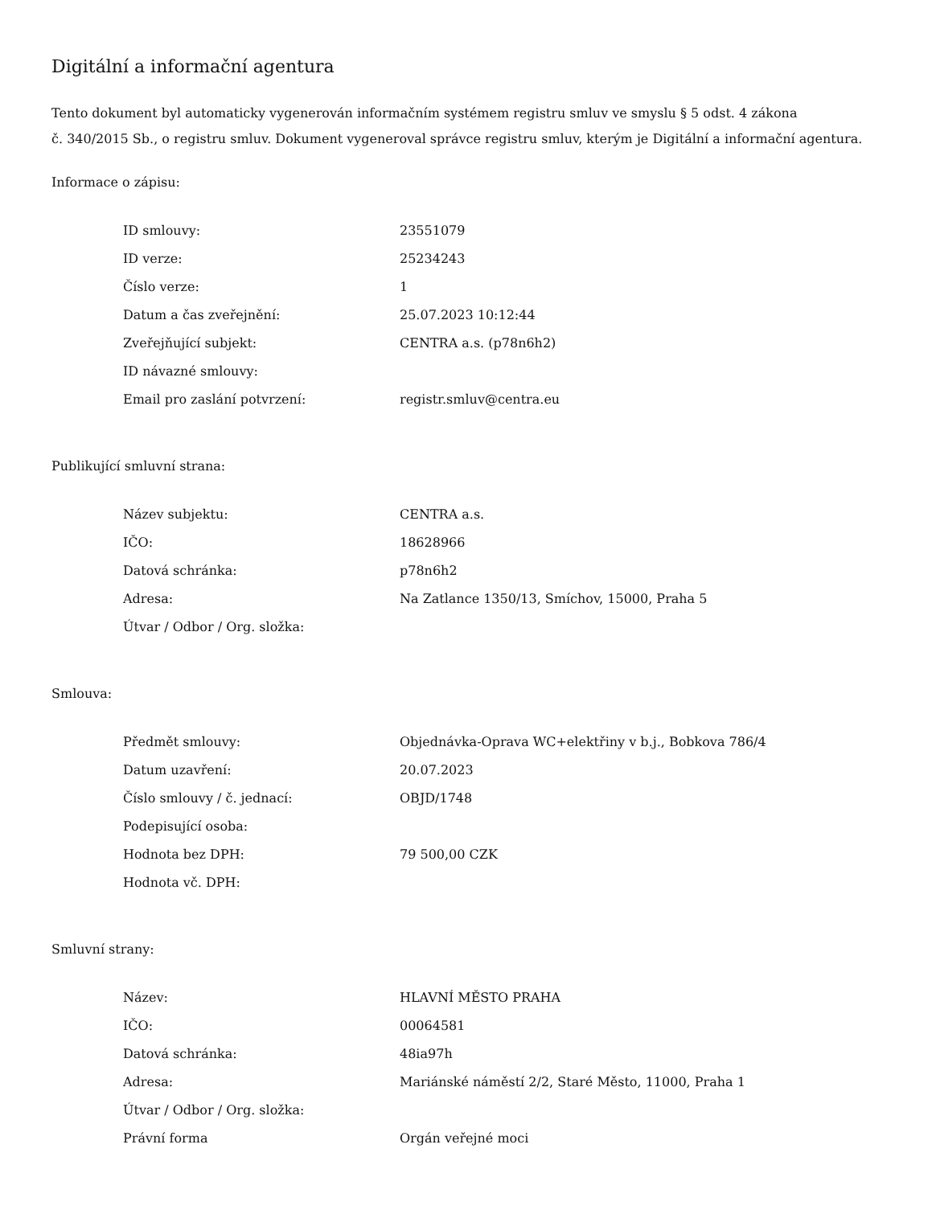Digitální a informační agentura
Tento dokument byl automaticky vygenerován informačním systémem registru smluv ve smyslu § 5 odst. 4 zákona
č. 340/2015 Sb., o registru smluv. Dokument vygeneroval správce registru smluv, kterým je Digitální a informační agentura.
Informace o zápisu:
| ID smlouvy: | 23551079 |
| ID verze: | 25234243 |
| Číslo verze: | 1 |
| Datum a čas zveřejnění: | 25.07.2023 10:12:44 |
| Zveřejňující subjekt: | CENTRA a.s. (p78n6h2) |
| ID návazné smlouvy: | |
| Email pro zaslání potvrzení: | registr.smluv@centra.eu |
Publikující smluvní strana:
| Název subjektu: | CENTRA a.s. |
| IČO: | 18628966 |
| Datová schránka: | p78n6h2 |
| Adresa: | Na Zatlance 1350/13, Smíchov, 15000, Praha 5 |
| Útvar / Odbor / Org. složka: | |
Smlouva:
| Předmět smlouvy: | Objednávka-Oprava WC+elektřiny v b.j., Bobkova 786/4 |
| Datum uzavření: | 20.07.2023 |
| Číslo smlouvy / č. jednací: | OBJD/1748 |
| Podepisující osoba: | |
| Hodnota bez DPH: | 79 500,00 CZK |
| Hodnota vč. DPH: | |
Smluvní strany:
| Název: | HLAVNÍ MĚSTO PRAHA |
| IČO: | 00064581 |
| Datová schránka: | 48ia97h |
| Adresa: | Mariánské náměstí 2/2, Staré Město, 11000, Praha 1 |
| Útvar / Odbor / Org. složka: | |
| Právní forma | Orgán veřejné moci |